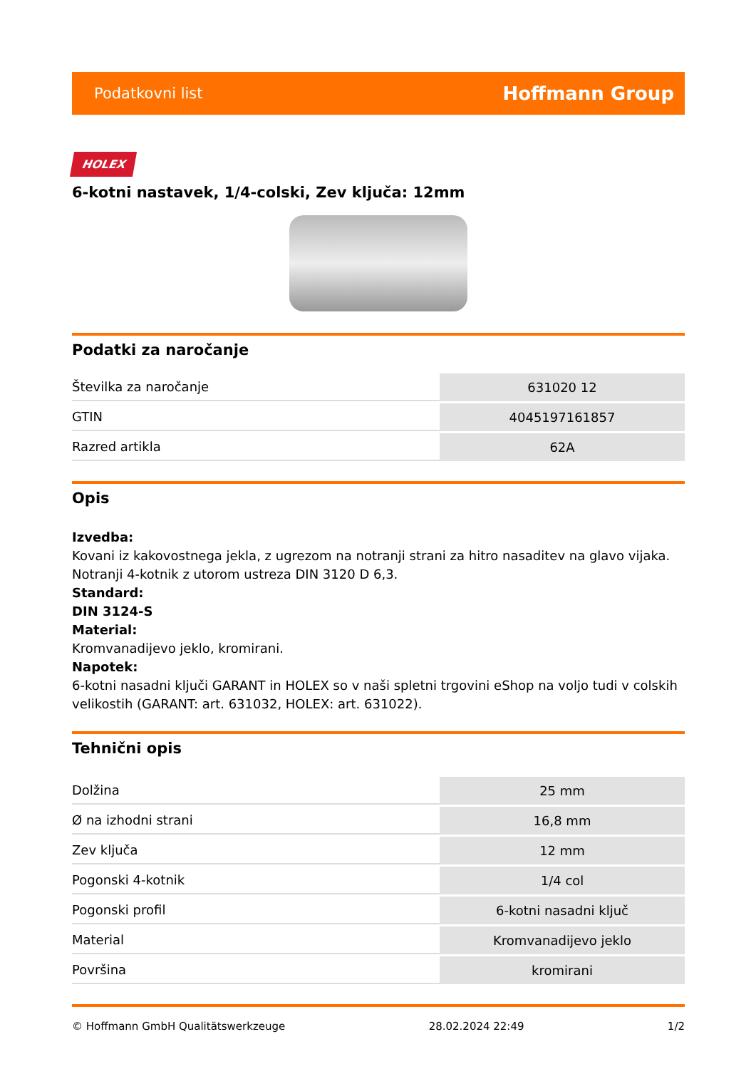Podatkovni list Hoffmann Group
HOLEX
6-kotni nastavek, 1/4-colski, Zev ključa: 12mm
Podatki za naročanje
| Številka za naročanje | 631020 12 |
| GTIN | 4045197161857 |
| Razred artikla | 62A |
Opis
Izvedba:
Kovani iz kakovostnega jekla, z ugrezom na notranji strani za hitro nasaditev na glavo vijaka. Notranji 4-kotnik z utorom ustreza DIN 3120 D 6,3.
Standard:
DIN 3124-S
Material:
Kromvanadijevo jeklo, kromirani.
Napotek:
6-kotni nasadni ključi GARANT in HOLEX so v naši spletni trgovini eShop na voljo tudi v colskih velikostih (GARANT: art. 631032, HOLEX: art. 631022).
Tehnični opis
| Dolžina | 25 mm |
| Ø na izhodni strani | 16,8 mm |
| Zev ključa | 12 mm |
| Pogonski 4-kotnik | 1/4 col |
| Pogonski profil | 6-kotni nasadni ključ |
| Material | Kromvanadijevo jeklo |
| Površina | kromirani |
© Hoffmann GmbH Qualitätswerkzeuge 28.02.2024 22:49 1/2